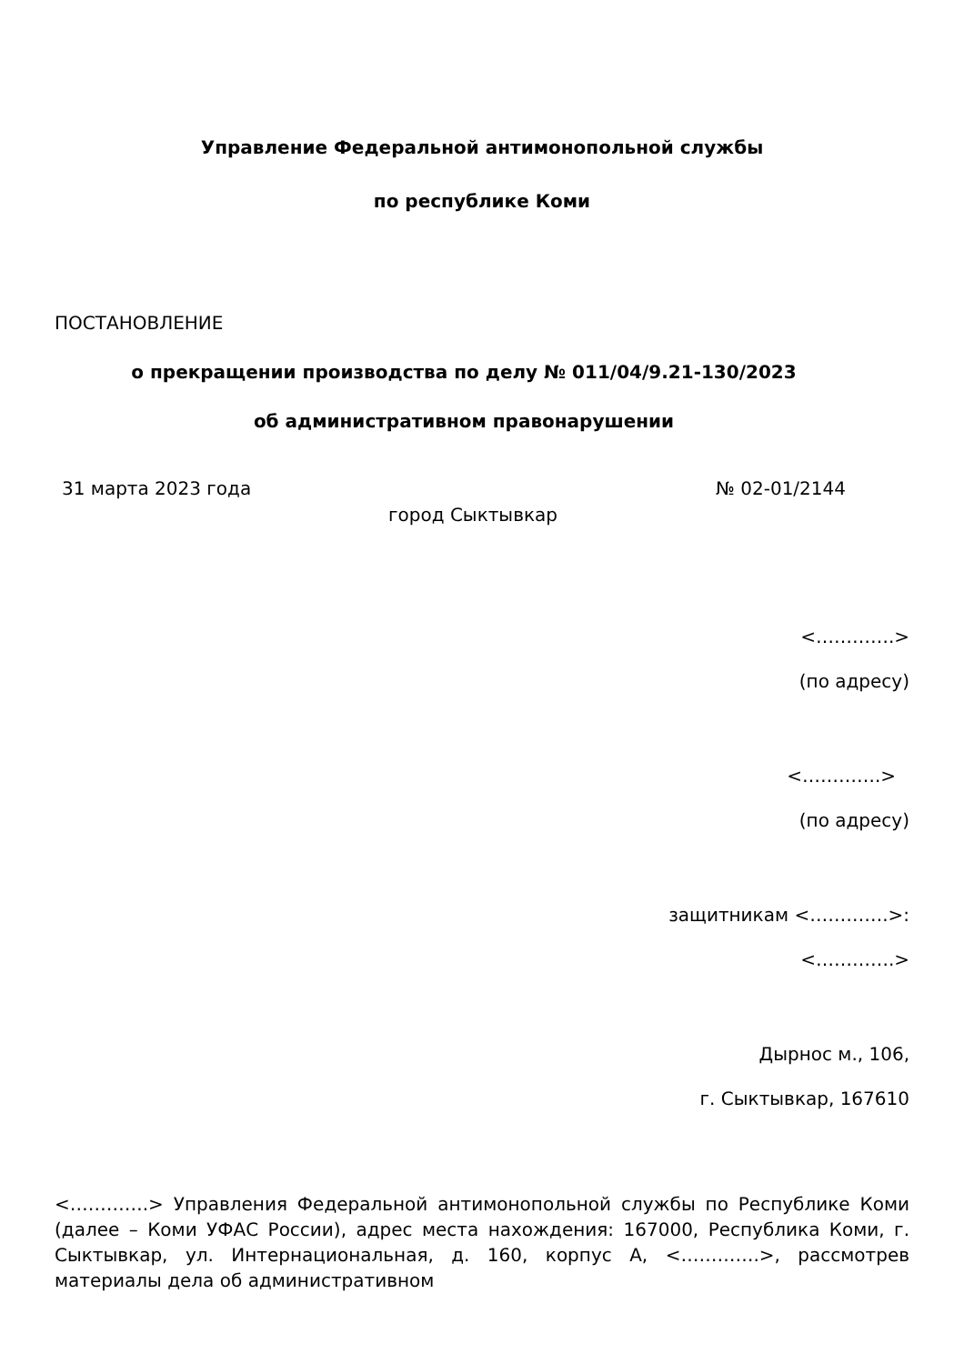Управление Федеральной антимонопольной службы
по республике Коми
ПОСТАНОВЛЕНИЕ
о прекращении производства по делу № 011/04/9.21-130/2023
об административном правонарушении
31 марта 2023 года № 02-01/2144
город Сыктывкар
<………….>
(по адресу)
<………….>
(по адресу)
защитникам <………….>:
<………….>
Дырнос м., 106,
г. Сыктывкар, 167610
<………….> Управления Федеральной антимонопольной службы по Республике Коми (далее – Коми УФАС России), адрес места нахождения: 167000, Республика Коми, г. Сыктывкар, ул. Интернациональная, д. 160, корпус А, <………….>, рассмотрев материалы дела об административном